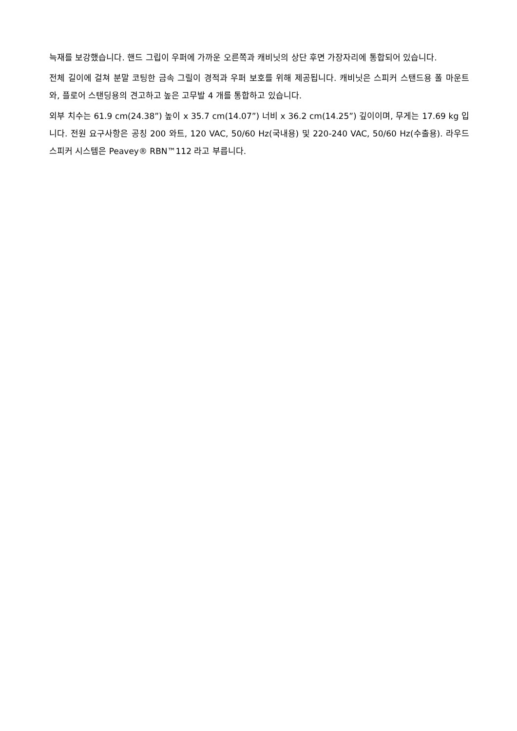늑재를 보강했습니다. 핸드 그립이 우퍼에 가까운 오른쪽과 캐비닛의 상단 후면 가장자리에 통합되어 있습니다.
전체 길이에 걸쳐 분말 코팅한 금속 그릴이 경적과 우퍼 보호를 위해 제공됩니다. 캐비닛은 스피커 스탠드용 폴 마운트와, 플로어 스탠딩용의 견고하고 높은 고무발 4 개를 통합하고 있습니다.
외부 치수는 61.9 cm(24.38”) 높이 x 35.7 cm(14.07”) 너비 x 36.2 cm(14.25”) 깊이이며, 무게는 17.69 kg 입니다. 전원 요구사항은 공칭 200 와트, 120 VAC, 50/60 Hz(국내용) 및 220-240 VAC, 50/60 Hz(수출용). 라우드 스피커 시스템은 Peavey® RBN™112 라고 부릅니다.